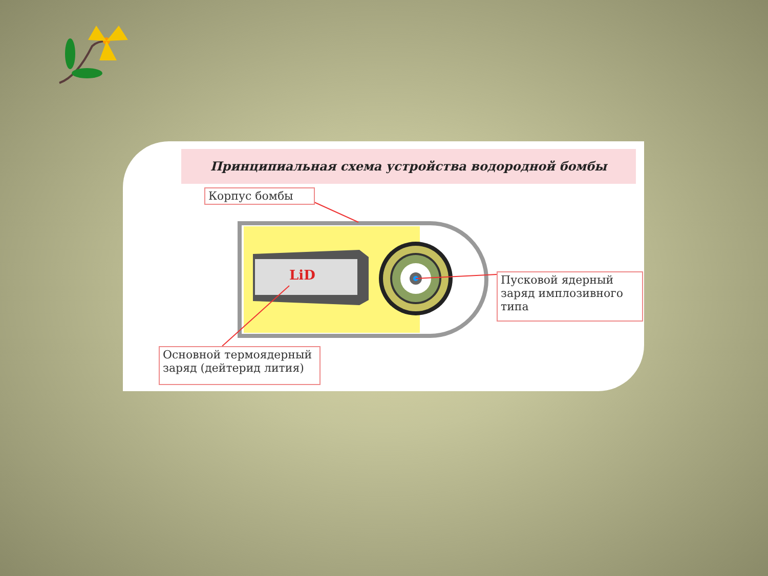Принципиальная схема устройства водородной бомбы
LiD
Корпус бомбы
Пусковой ядерный заряд имплозивного типа
Основной термоядерный заряд (дейтерид лития)